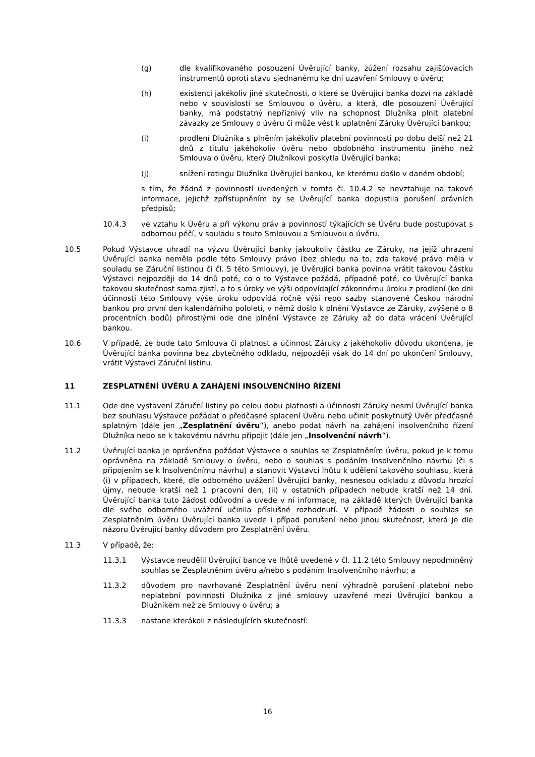(g) dle kvalifikovaného posouzení Úvěrující banky, zúžení rozsahu zajišťovacích instrumentů oproti stavu sjednanému ke dni uzavření Smlouvy o úvěru;
(h) existenci jakékoliv jiné skutečnosti, o které se Úvěrující banka dozví na základě nebo v souvislosti se Smlouvou o úvěru, a která, dle posouzení Úvěrující banky, má podstatný nepříznivý vliv na schopnost Dlužníka plnit platební závazky ze Smlouvy o úvěru či může vést k uplatnění Záruky Úvěrující bankou;
(i) prodlení Dlužníka s plněním jakékoliv platební povinnosti po dobu delší než 21 dnů z titulu jakéhokoliv úvěru nebo obdobného instrumentu jiného než Smlouva o úvěru, který Dlužníkovi poskytla Úvěrující banka;
(j) snížení ratingu Dlužníka Úvěrující bankou, ke kterému došlo v daném období;
s tím, že žádná z povinností uvedených v tomto čl. 10.4.2 se nevztahuje na takové informace, jejichž zpřístupněním by se Úvěrující banka dopustila porušení právních předpisů;
10.4.3 ve vztahu k Úvěru a při výkonu práv a povinností týkajících se Úvěru bude postupovat s odbornou péčí, v souladu s touto Smlouvou a Smlouvou o úvěru.
10.5 Pokud Výstavce uhradí na výzvu Úvěrující banky jakoukoliv částku ze Záruky, na jejíž uhrazení Úvěrující banka neměla podle této Smlouvy právo (bez ohledu na to, zda takové právo měla v souladu se Záruční listinou či čl. 5 této Smlouvy), je Úvěrující banka povinna vrátit takovou částku Výstavci nejpozději do 14 dnů poté, co o to Výstavce požádá, případně poté, co Úvěrující banka takovou skutečnost sama zjistí, a to s úroky ve výši odpovídající zákonnému úroku z prodlení (ke dni účinnosti této Smlouvy výše úroku odpovídá ročně výši repo sazby stanovené Českou národní bankou pro první den kalendářního pololetí, v němž došlo k plnění Výstavce ze Záruky, zvýšené o 8 procentních bodů) přirostlými ode dne plnění Výstavce ze Záruky až do data vrácení Úvěrující bankou.
10.6 V případě, že bude tato Smlouva či platnost a účinnost Záruky z jakéhokoliv důvodu ukončena, je Úvěrující banka povinna bez zbytečného odkladu, nejpozději však do 14 dní po ukončení Smlouvy, vrátit Výstavci Záruční listinu.
11 ZESPLATNĚNÍ ÚVĚRU A ZAHÁJENÍ INSOLVENČNÍHO ŘÍZENÍ
11.1 Ode dne vystavení Záruční listiny po celou dobu platnosti a účinnosti Záruky nesmí Úvěrující banka bez souhlasu Výstavce požádat o předčasné splacení Úvěru nebo učinit poskytnutý Úvěr předčasně splatným (dále jen „Zesplatnění úvěru“), anebo podat návrh na zahájení insolvenčního řízení Dlužníka nebo se k takovému návrhu připojit (dále jen „Insolvenční návrh“).
11.2 Úvěrující banka je oprávněna požádat Výstavce o souhlas se Zesplatněním úvěru, pokud je k tomu oprávněna na základě Smlouvy o úvěru, nebo o souhlas s podáním Insolvenčního návrhu (či s připojením se k Insolvenčnímu návrhu) a stanovit Výstavci lhůtu k udělení takového souhlasu, která (i) v případech, které, dle odborného uvážení Úvěrující banky, nesnesou odkladu z důvodu hrozící újmy, nebude kratší než 1 pracovní den, (ii) v ostatních případech nebude kratší než 14 dní. Úvěrující banka tuto žádost odůvodní a uvede v ní informace, na základě kterých Úvěrující banka dle svého odborného uvážení učinila příslušné rozhodnutí. V případě žádosti o souhlas se Zesplatněním úvěru Úvěrující banka uvede i případ porušení nebo jinou skutečnost, která je dle názoru Úvěrující banky důvodem pro Zesplatnění úvěru.
11.3 V případě, že:
11.3.1 Výstavce neudělil Úvěrující bance ve lhůtě uvedené v čl. 11.2 této Smlouvy nepodmíněný souhlas se Zesplatněním úvěru a/nebo s podáním Insolvenčního návrhu; a
11.3.2 důvodem pro navrhované Zesplatnění úvěru není výhradně porušení platební nebo neplatební povinnosti Dlužníka z jiné smlouvy uzavřené mezi Úvěrující bankou a Dlužníkem než ze Smlouvy o úvěru; a
11.3.3 nastane kterákoli z následujících skutečností:
16